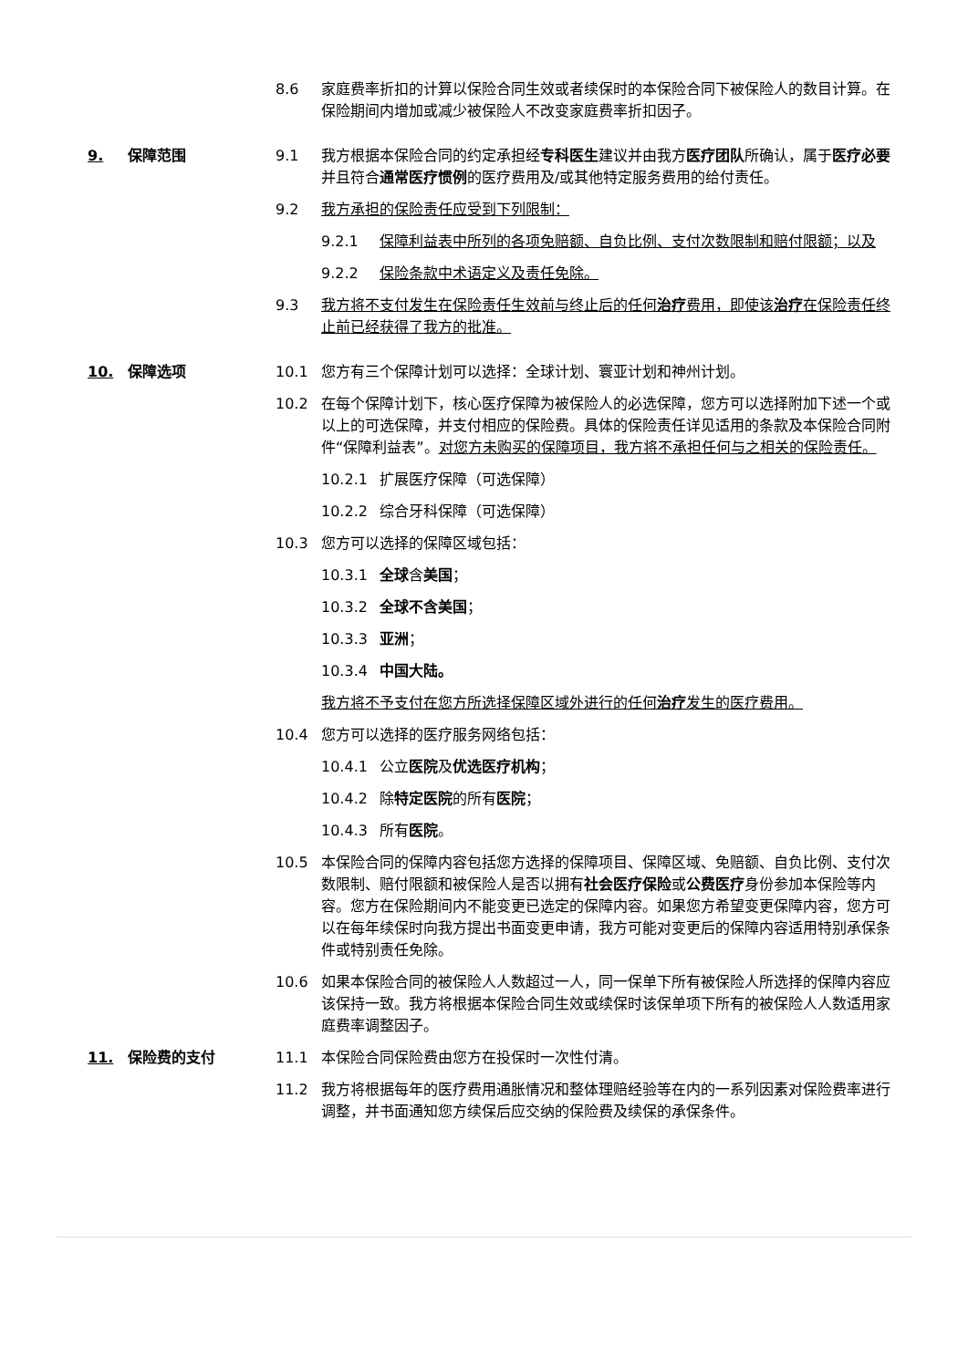8.6 家庭费率折扣的计算以保险合同生效或者续保时的本保险合同下被保险人的数目计算。在保险期间内增加或减少被保险人不改变家庭费率折扣因子。
9. 保障范围 9.1 我方根据本保险合同的约定承担经专科医生建议并由我方医疗团队所确认，属于医疗必要并且符合通常医疗惯例的医疗费用及/或其他特定服务费用的给付责任。
9.2 我方承担的保险责任应受到下列限制：
9.2.1 保障利益表中所列的各项免赔额、自负比例、支付次数限制和赔付限额；以及
9.2.2 保险条款中术语定义及责任免除。
9.3 我方将不支付发生在保险责任生效前与终止后的任何治疗费用，即使该治疗在保险责任终止前已经获得了我方的批准。
10. 保障选项 10.1 您方有三个保障计划可以选择：全球计划、寰亚计划和神州计划。
10.2 在每个保障计划下，核心医疗保障为被保险人的必选保障，您方可以选择附加下述一个或以上的可选保障，并支付相应的保险费。具体的保险责任详见适用的条款及本保险合同附件“保障利益表”。对您方未购买的保障项目，我方将不承担任何与之相关的保险责任。
10.2.1 扩展医疗保障（可选保障）
10.2.2 综合牙科保障（可选保障）
10.3 您方可以选择的保障区域包括：
10.3.1 全球含美国；
10.3.2 全球不含美国；
10.3.3 亚洲；
10.3.4 中国大陆。
我方将不予支付在您方所选择保障区域外进行的任何治疗发生的医疗费用。
10.4 您方可以选择的医疗服务网络包括：
10.4.1 公立医院及优选医疗机构；
10.4.2 除特定医院的所有医院；
10.4.3 所有医院。
10.5 本保险合同的保障内容包括您方选择的保障项目、保障区域、免赔额、自负比例、支付次数限制、赔付限额和被保险人是否以拥有社会医疗保险或公费医疗身份参加本保险等内容。您方在保险期间内不能变更已选定的保障内容。如果您方希望变更保障内容，您方可以在每年续保时向我方提出书面变更申请，我方可能对变更后的保障内容适用特别承保条件或特别责任免除。
10.6 如果本保险合同的被保险人人数超过一人，同一保单下所有被保险人所选择的保障内容应该保持一致。我方将根据本保险合同生效或续保时该保单项下所有的被保险人人数适用家庭费率调整因子。
11. 保险费的支付 11.1 本保险合同保险费由您方在投保时一次性付清。
11.2 我方将根据每年的医疗费用通胀情况和整体理赔经验等在内的一系列因素对保险费率进行调整，并书面通知您方续保后应交纳的保险费及续保的承保条件。